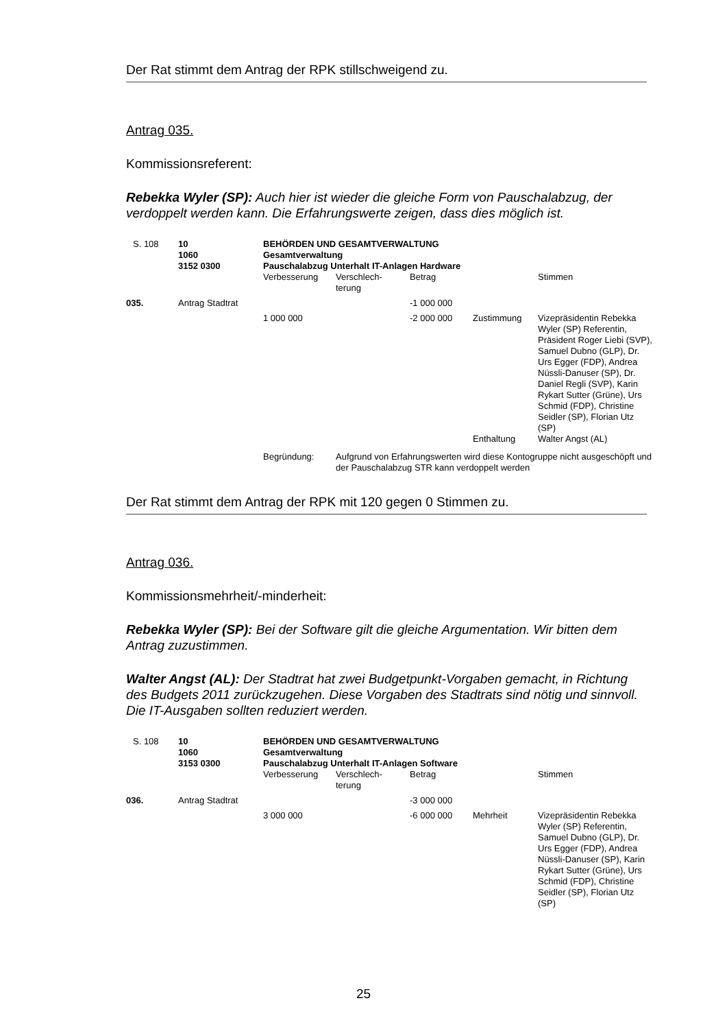Der Rat stimmt dem Antrag der RPK stillschweigend zu.
Antrag 035.
Kommissionsreferent:
Rebekka Wyler (SP): Auch hier ist wieder die gleiche Form von Pauschalabzug, der verdoppelt werden kann. Die Erfahrungswerte zeigen, dass dies möglich ist.
| S. 108 | 10 1060 3152 0300 | BEHÖRDEN UND GESAMTVERWALTUNG Gesamtverwaltung Pauschalabzug Unterhalt IT-Anlagen Hardware | | | | |
| | | Verbesserung | Verschlech- terung | Betrag | | Stimmen |
| 035. | Antrag Stadtrat | | | -1 000 000 | | |
| | | 1 000 000 | | -2 000 000 | Zustimmung | Vizepräsidentin Rebekka Wyler (SP) Referentin, Präsident Roger Liebi (SVP), Samuel Dubno (GLP), Dr. Urs Egger (FDP), Andrea Nüssli-Danuser (SP), Dr. Daniel Regli (SVP), Karin Rykart Sutter (Grüne), Urs Schmid (FDP), Christine Seidler (SP), Florian Utz (SP) |
| | | | | | Enthaltung | Walter Angst (AL) |
| | | Begründung: | Aufgrund von Erfahrungswerten wird diese Kontogruppe nicht ausgeschöpft und der Pauschalabzug STR kann verdoppelt werden | | | |
Der Rat stimmt dem Antrag der RPK mit 120 gegen 0 Stimmen zu.
Antrag 036.
Kommissionsmehrheit/-minderheit:
Rebekka Wyler (SP): Bei der Software gilt die gleiche Argumentation. Wir bitten dem Antrag zuzustimmen.
Walter Angst (AL): Der Stadtrat hat zwei Budgetpunkt-Vorgaben gemacht, in Richtung des Budgets 2011 zurückzugehen. Diese Vorgaben des Stadtrats sind nötig und sinnvoll. Die IT-Ausgaben sollten reduziert werden.
| S. 108 | 10 1060 3153 0300 | BEHÖRDEN UND GESAMTVERWALTUNG Gesamtverwaltung Pauschalabzug Unterhalt IT-Anlagen Software | | | | |
| | | Verbesserung | Verschlech- terung | Betrag | | Stimmen |
| 036. | Antrag Stadtrat | | | -3 000 000 | | |
| | | 3 000 000 | | -6 000 000 | Mehrheit | Vizepräsidentin Rebekka Wyler (SP) Referentin, Samuel Dubno (GLP), Dr. Urs Egger (FDP), Andrea Nüssli-Danuser (SP), Karin Rykart Sutter (Grüne), Urs Schmid (FDP), Christine Seidler (SP), Florian Utz (SP) |
25